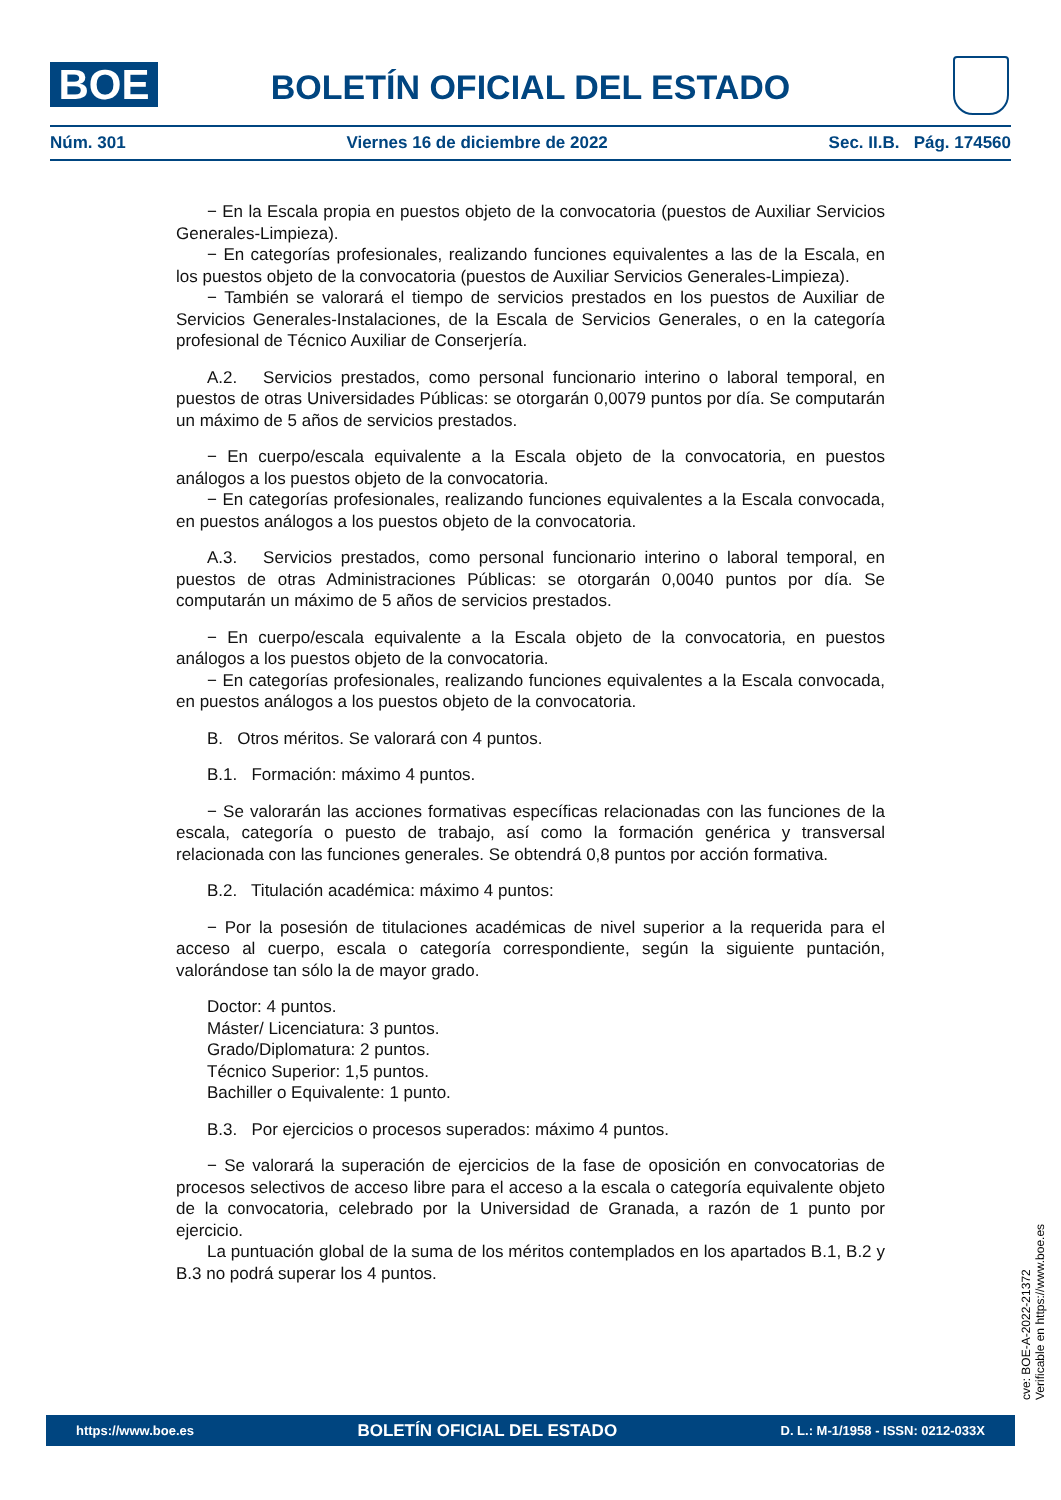BOE
BOLETÍN OFICIAL DEL ESTADO
Núm. 301 Viernes 16 de diciembre de 2022 Sec. II.B. Pág. 174560
− En la Escala propia en puestos objeto de la convocatoria (puestos de Auxiliar Servicios Generales-Limpieza).
− En categorías profesionales, realizando funciones equivalentes a las de la Escala, en los puestos objeto de la convocatoria (puestos de Auxiliar Servicios Generales-Limpieza).
− También se valorará el tiempo de servicios prestados en los puestos de Auxiliar de Servicios Generales-Instalaciones, de la Escala de Servicios Generales, o en la categoría profesional de Técnico Auxiliar de Conserjería.
A.2. Servicios prestados, como personal funcionario interino o laboral temporal, en puestos de otras Universidades Públicas: se otorgarán 0,0079 puntos por día. Se computarán un máximo de 5 años de servicios prestados.
− En cuerpo/escala equivalente a la Escala objeto de la convocatoria, en puestos análogos a los puestos objeto de la convocatoria.
− En categorías profesionales, realizando funciones equivalentes a la Escala convocada, en puestos análogos a los puestos objeto de la convocatoria.
A.3. Servicios prestados, como personal funcionario interino o laboral temporal, en puestos de otras Administraciones Públicas: se otorgarán 0,0040 puntos por día. Se computarán un máximo de 5 años de servicios prestados.
− En cuerpo/escala equivalente a la Escala objeto de la convocatoria, en puestos análogos a los puestos objeto de la convocatoria.
− En categorías profesionales, realizando funciones equivalentes a la Escala convocada, en puestos análogos a los puestos objeto de la convocatoria.
B. Otros méritos. Se valorará con 4 puntos.
B.1. Formación: máximo 4 puntos.
− Se valorarán las acciones formativas específicas relacionadas con las funciones de la escala, categoría o puesto de trabajo, así como la formación genérica y transversal relacionada con las funciones generales. Se obtendrá 0,8 puntos por acción formativa.
B.2. Titulación académica: máximo 4 puntos:
− Por la posesión de titulaciones académicas de nivel superior a la requerida para el acceso al cuerpo, escala o categoría correspondiente, según la siguiente puntación, valorándose tan sólo la de mayor grado.
Doctor: 4 puntos.
Máster/ Licenciatura: 3 puntos.
Grado/Diplomatura: 2 puntos.
Técnico Superior: 1,5 puntos.
Bachiller o Equivalente: 1 punto.
B.3. Por ejercicios o procesos superados: máximo 4 puntos.
− Se valorará la superación de ejercicios de la fase de oposición en convocatorias de procesos selectivos de acceso libre para el acceso a la escala o categoría equivalente objeto de la convocatoria, celebrado por la Universidad de Granada, a razón de 1 punto por ejercicio.
La puntuación global de la suma de los méritos contemplados en los apartados B.1, B.2 y B.3 no podrá superar los 4 puntos.
cve: BOE-A-2022-21372
Verificable en https://www.boe.es
https://www.boe.es BOLETÍN OFICIAL DEL ESTADO D. L.: M-1/1958 - ISSN: 0212-033X